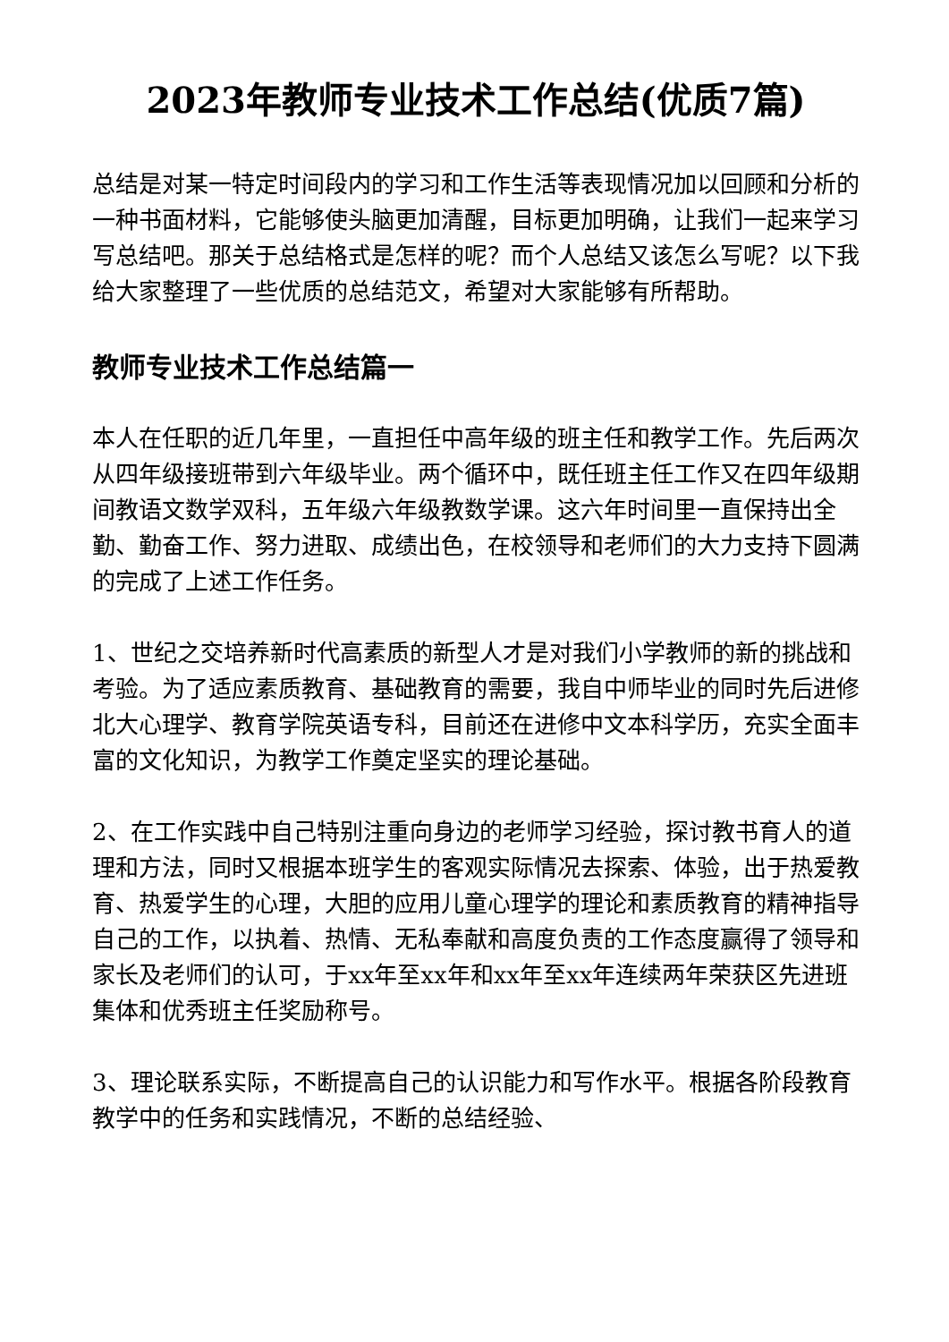2023年教师专业技术工作总结(优质7篇)
总结是对某一特定时间段内的学习和工作生活等表现情况加以回顾和分析的一种书面材料，它能够使头脑更加清醒，目标更加明确，让我们一起来学习写总结吧。那关于总结格式是怎样的呢？而个人总结又该怎么写呢？以下我给大家整理了一些优质的总结范文，希望对大家能够有所帮助。
教师专业技术工作总结篇一
本人在任职的近几年里，一直担任中高年级的班主任和教学工作。先后两次从四年级接班带到六年级毕业。两个循环中，既任班主任工作又在四年级期间教语文数学双科，五年级六年级教数学课。这六年时间里一直保持出全勤、勤奋工作、努力进取、成绩出色，在校领导和老师们的大力支持下圆满的完成了上述工作任务。
1、世纪之交培养新时代高素质的新型人才是对我们小学教师的新的挑战和考验。为了适应素质教育、基础教育的需要，我自中师毕业的同时先后进修北大心理学、教育学院英语专科，目前还在进修中文本科学历，充实全面丰富的文化知识，为教学工作奠定坚实的理论基础。
2、在工作实践中自己特别注重向身边的老师学习经验，探讨教书育人的道理和方法，同时又根据本班学生的客观实际情况去探索、体验，出于热爱教育、热爱学生的心理，大胆的应用儿童心理学的理论和素质教育的精神指导自己的工作，以执着、热情、无私奉献和高度负责的工作态度赢得了领导和家长及老师们的认可，于xx年至xx年和xx年至xx年连续两年荣获区先进班集体和优秀班主任奖励称号。
3、理论联系实际，不断提高自己的认识能力和写作水平。根据各阶段教育教学中的任务和实践情况，不断的总结经验、